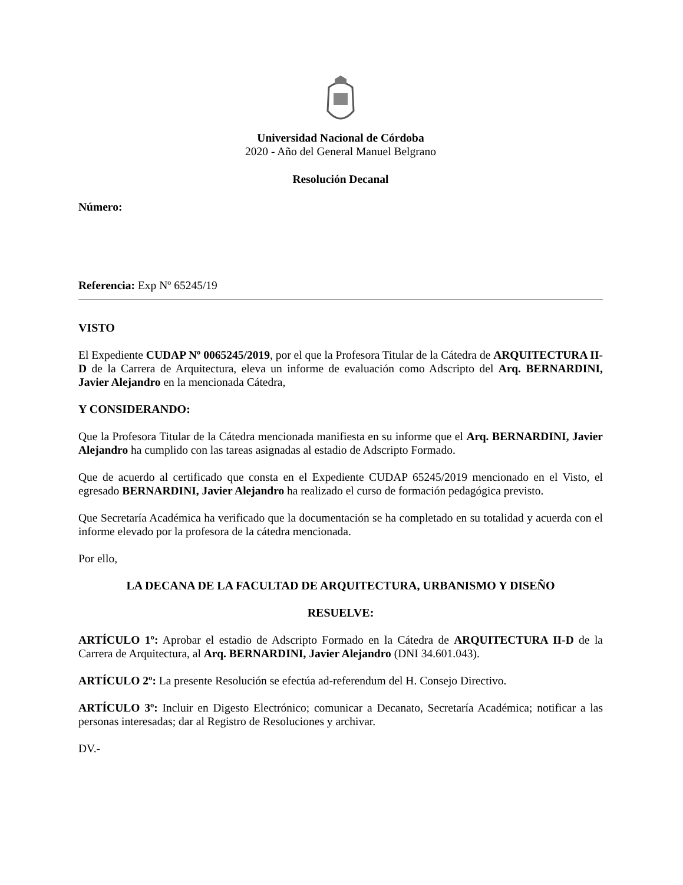Universidad Nacional de Córdoba
2020 - Año del General Manuel Belgrano
Resolución Decanal
Número:
Referencia: Exp Nº 65245/19
VISTO
El Expediente CUDAP Nº 0065245/2019, por el que la Profesora Titular de la Cátedra de ARQUITECTURA II-D de la Carrera de Arquitectura, eleva un informe de evaluación como Adscripto del Arq. BERNARDINI, Javier Alejandro en la mencionada Cátedra,
Y CONSIDERANDO:
Que la Profesora Titular de la Cátedra mencionada manifiesta en su informe que el Arq. BERNARDINI, Javier Alejandro ha cumplido con las tareas asignadas al estadio de Adscripto Formado.
Que de acuerdo al certificado que consta en el Expediente CUDAP 65245/2019 mencionado en el Visto, el egresado BERNARDINI, Javier Alejandro ha realizado el curso de formación pedagógica previsto.
Que Secretaría Académica ha verificado que la documentación se ha completado en su totalidad y acuerda con el informe elevado por la profesora de la cátedra mencionada.
Por ello,
LA DECANA DE LA FACULTAD DE ARQUITECTURA, URBANISMO Y DISEÑO
RESUELVE:
ARTÍCULO 1º: Aprobar el estadio de Adscripto Formado en la Cátedra de ARQUITECTURA II-D de la Carrera de Arquitectura, al Arq. BERNARDINI, Javier Alejandro (DNI 34.601.043).
ARTÍCULO 2º: La presente Resolución se efectúa ad-referendum del H. Consejo Directivo.
ARTÍCULO 3º: Incluir en Digesto Electrónico; comunicar a Decanato, Secretaría Académica; notificar a las personas interesadas; dar al Registro de Resoluciones y archivar.
DV.-